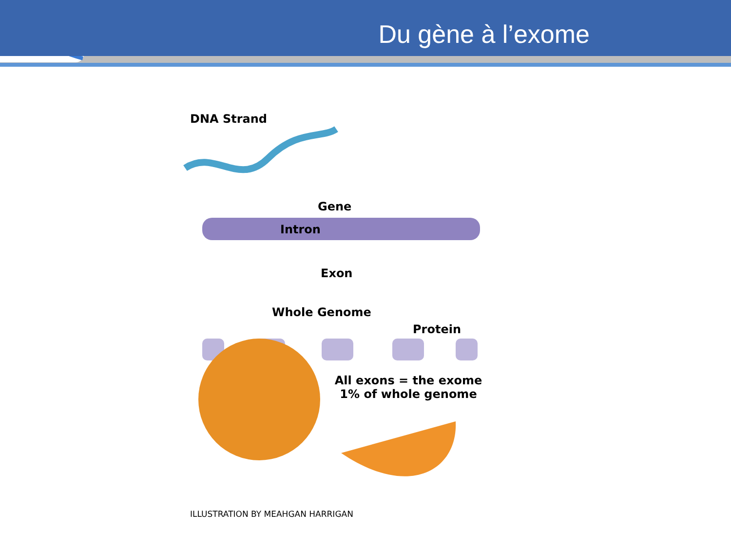Du gène à l’exome
DNA Strand
Gene
Intron
Exon
Whole Genome
Protein
All exons = the exome 1% of whole genome
ILLUSTRATION BY MEAHGAN HARRIGAN